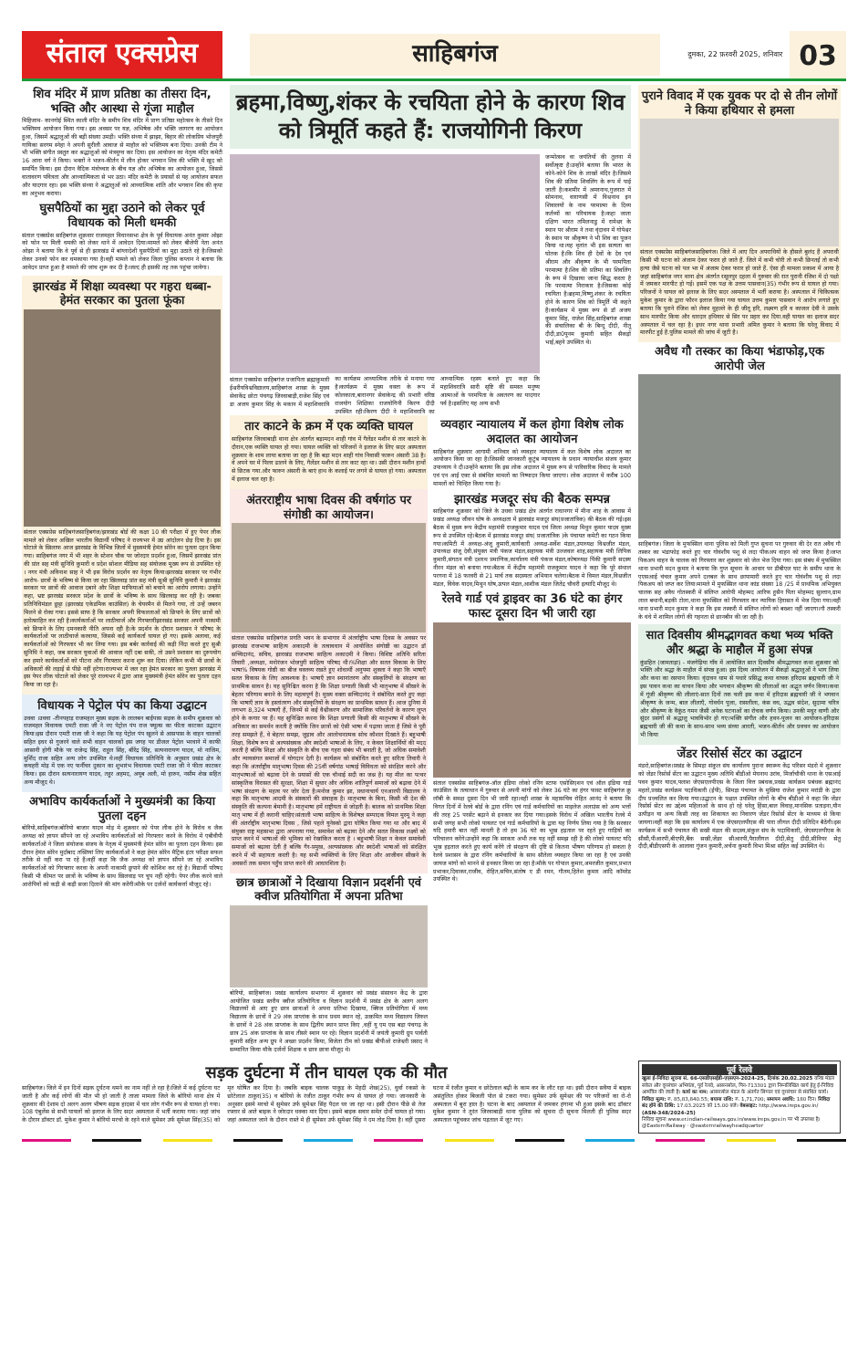संताल एक्सप्रेस
साहिबगंज
दुमका, 22 फ़रवरी 2025, शनिवार
03
शिव मंदिर में प्राण प्रतिष्ठा का तीसरा दिन, भक्ति और आस्था से गूंजा माहौल
मिहिजाम- कानगोई स्थित काली मंदिर के समीप शिव मंदिर में प्राण प्रतिष्ठा महोत्सव के तीसरे दिन भक्तिमय आयोजन किया गया। इस अवसर पर यज्ञ, अभिषेक और भक्ति जागरण का आयोजन हुआ, जिसमें श्रद्धालुओं की बड़ी संख्या उमड़ी। भक्ति संध्या में झाझा, बिहार की लोकप्रिय भोजपुरी गायिका सरगम स्नेहा ने अपनी सुरीली आवाज से माहौल को भक्तिमय बना दिया। उनकी टीम ने भी भक्ति संगीत प्रस्तुत कर श्रद्धालुओं को मंत्रमुग्ध कर दिया। इस आयोजन का नेतृत्व मंदिर कमेटी 16 आना वर्ग ने किया। भक्तों ने भजन-कीर्तन में लीन होकर भगवान शिव की भक्ति में खुद को समर्पित किया। इस दौरान वैदिक मंत्रोच्चार के बीच यज्ञ और अभिषेक का आयोजन हुआ, जिससे वातावरण पवित्रता और आध्यात्मिकता से भर उठा। मंदिर कमेटी के प्रयासों से यह आयोजन सफल और यादगार रहा। इस भक्ति संध्या ने श्रद्धालुओं को आध्यात्मिक शांति और भगवान शिव की कृपा का अनुभव कराया।
घुसपैठियों का मुद्दा उठाने को लेकर पूर्व विधायक को मिली धमकी
संताल एक्सप्रेस साहिबगंज शुक्रवार राजमहल विधानसभा क्षेत्र के पूर्व विधायक अनंत कुमार ओझा को फोन पर मिली धमकी को लेकर थाने में आवेदन दिया।मामले को लेकर बीजेपी नेता अनंत ओझा ने बताया कि वे पूर्व से ही झारखंड में बांग्लादेशी घुसपैठियों का मुद्दा उठाते रहे है।जिसको लेकर उनको फोन कर धमकाया गया है।वही मामले को लेकर जिला पुलिस कप्तान ने बताया कि आवेदन प्राप्त हुआ है मामले की जांच शुरू कर दी है।जल्द ही इसकी तह तक पहुंचा जायेगा।
झारखंड में शिक्षा व्यवस्था पर गहरा धब्बा- हेमंत सरकार का पुतला फूंका
संताल एक्सप्रेस साहिबगंजसाहिबगंज/झारखंड बोर्ड की कक्षा 10 की परीक्षा में हुए पेपर लीक मामले को लेकर अखिल भारतीय विद्यार्थी परिषद ने राज्यभर में उग्र आंदोलन छेड़ दिया है। इस घोटाले के खिलाफ आज झारखंड के विभिन्न जिलों में मुख्यमंत्री हेमंत सोरेन का पुतला दहन किया गया। साहिबगंज नगर में भी शहर के स्टेशन चौक पर जोरदार प्रदर्शन हुआ, जिसमें झारखंड प्रांत की प्रांत सह मंत्री सुनिधि कुमारी व प्रदेश सोशल मीडिया सह संयोजक मुख्य रूप से उपस्थित रहे । नगर मंत्री अविनाश साह ने भी इस विरोध प्रदर्शन का नेतृत्व किया।झारखंड सरकार पर गंभीर आरोप- छात्रों के भविष्य से किया जा रहा खिलवाड़ प्रांत सह मंत्री सुश्री सुनिधि कुमारी ने झारखंड सरकार पर छात्रों की आवाज दबाने और शिक्षा माफियाओं को बचाने का आरोप लगाया। उन्होंने कहा, भ्रष्ट झारखंड सरकार प्रदेश के छात्रों के भविष्य के साथ खिलवाड़ कर रही है। जबका प्रतिनिधिमंडल छुट्टा (झारखंड एकेडमिक काउंसिल) के चेयरमैन से मिलने गया, तो उन्हें जबरन मिलने से रोका गया। इससे साफ है कि सरकार अपनी विफलताओं को छिपाने के लिए छात्रों को हतोत्साहित कर रही है।कार्यकर्ताओं पर लाठीचार्ज और गिरफ्तारीझारखंड सरकार अपनी नाकामी को छिपाने के लिए दमनकारी नीति अपना रही है।के प्रदर्शन के दौरान प्रशासन ने परिषद के कार्यकर्ताओं पर लाठीचार्ज करवाया, जिससे कई कार्यकर्ता घायल हो गए। इसके अलावा, कई कार्यकर्ताओं को गिरफ्तार भी कर लिया गया। इस बर्बर कार्रवाई की कड़ी निंदा करते हुए सुश्री सुनिधि ने कहा, जब सरकार युवाओं की आवाज नहीं दबा सकी, तो उसने प्रशासन का दुरुपयोग कर हमारे कार्यकर्ताओं को पीटना और गिरफ्तार करना शुरू कर दिया। लेकिन कभी भी छात्रों के अधिकारों की लड़ाई से पीछे नहीं हटेगा।राज्यभर में जल रहा हेमंत सरकार का पुतला झारखंड में इस पेपर लीक घोटाले को लेकर पूरे राज्यभर में द्वारा आज मुख्यमंत्री हेमंत सोरेन का पुतला दहन किया जा रहा है।
विधायक ने पेट्रोल पंप का किया उद्घाटन
उधवा ।उधवा -तीनपहाड़ राजमहल मुख्य सड़क के लालबन बाईपास सड़क के समीप शुक्रवार को राजमहल विधायक एमटी राजा जी ने नए पेट्रोल पंप राज फ्यूल्स का फीता काटकर उद्घाटन किया।इस दौरान एमटी राजा जी ने कहा कि यह पेट्रोल पंप खुलने से आसपास के वाहन चालकों सहित इधर से गुजरने वाले सभी वाहन चालकों इस जगह पर डीजल पेट्रोल भरवाने में काफी आसानी होगी मौके पर राजेन्द्र सिंह, राहुल सिंह, बीरेंद्र सिंह, सत्यनारायण यादव, मो नाजिम, मुर्शिद राजा सहित अन्य लोग उपस्थित थे।वहीं विधायक प्रतिनिधि के अनुसार प्रखंड क्षेत्र के कचहरी मोड़ में एक नए फर्नीचर दुकान का शुभारंभ विधायक एमटी राजा जी ने फीता काटकर किया। इस दौरान सत्यनारायण यादव, तहुर अहमद, अयूब अली, मो हारुन, नसीम शेख सहित अन्य मौजूद थे।
अभाविप कार्यकर्ताओं ने मुख्यमंत्री का किया पुतला दहन
बोरियो,साहिबगंज।बोरियो बाजार यादव मोड़ मे शुक्रवार को पेपर लीक होने के विरोध व जैक अध्यक्ष को ज्ञापन सौंपने जा रहे अभाविप कार्यकर्ताओं को गिरफ्तार करने के विरोध में एबीवीपी कार्यकर्ताओं ने जिला संयोजक संजय के नेतृत्व में मुख्यमंत्री हेमंत सोरेन का पुतला दहन किया। इस दौरान हेमंत सोरेन मुर्दाबाद तख्तियां लिए कार्यकर्ताओं ने कहा हेमंत सोरेन मैट्रिक इंटर परीक्षा सफल तरीके से नहीं करा पा रहे हैं।वहीं कहा कि जैक अध्यक्ष को ज्ञापन सौंपने जा रहे अभाविप कार्यकर्ताओं को गिरफ्तार करवा के अपनी नाकामी छुपाने की कोशिश कर रहे है। विद्यार्थी परिषद किसी भी कीमत पर छात्रों के भविष्य के साथ खिलवाड़ पर चुप नहीं रहेगी। पेपर लीक करने वाले आरोपियों को कड़ी से कड़ी सजा दिलाने की मांग करेंगी।मौके पर दर्जनों कार्यकर्त्ता मौजूद रहे।
ब्रहमा,विष्णु,शंकर के रचयिता होने के कारण शिव को त्रिमूर्ति कहते हैं: राजयोगिनी किरण
संताल एक्सप्रेस साहिबगंज प्रजापिता ब्रह्माकुमारी ईश्वरीयविश्वविद्यालय,साहिबगंज शाखा के मुख्य सेवाकेंद्र छोटा पंचगढ़ जिरवाबाड़ी,राजेश सिंह एवं डा अजय कुमार सिंह के मकान में महाशिवरात्रि का कार्यक्रम आध्यात्मिक तरीके से मनाया गया है।कार्यक्रम में मुख्य वक्ता के रूप में कोलकाता,बारानगर सेवाकेन्द्र की प्रभारी वरिष्ठ राजयोग शिक्षिका राजयोगिनी किरण दीदी उपस्थित रही।किरण दीदी ने महाशिवरात्रि का आध्यात्मिक रहस्य बताते हुए कहा कि महाशिवरात्रि सारी सृष्टि की समस्त मनुष्य आत्माओं के परमपिता के अवतरण का यादगार पर्व है।इसलिए यह अन्य सभी
जन्मोत्सव वा जयंतियों की तुलना में सर्वोत्कृष्ट है।उन्होंने बताया कि भारत के कोने-कोने शिव के लाखों मंदिर है।जिसमे शिव की प्रतिमा शिवलिंग के रूप में पाई जाती है।कशमीर में अमरनाथ,गुजरात में सोमनाथ, वाराणसी में विश्वनाथ इन शिवालयों के नाम परमात्मा के दिव्य कर्तव्यों का परिचायक है।कहा जाता दक्षिण भारत तमिलनाडु में रामेश्वर के स्थान पर श्रीराम ने तथा वृंदावन में गोपेश्वर के स्थान पर श्रीकृष्ण ने भी शिव का पूजन किया था।यह वृतांत भी इस सत्यता का घोतक है।कि शिव ही देवों के देव एवं श्रीराम और श्रीकृष्ण के भी परमपिता परमात्मा है।शिव की प्रतिमा का शिवलिंग के रूप में दिखाया जाना सिद्ध करता है कि परमात्मा निराकार है।जिसका कोई रचयिता है।ब्रहमा,विष्णु,शंकर के रचयिता होने के कारण शिव को त्रिमूर्ति भी कहते हैं।कार्यक्रम में मुख्य रूप से डॉ अजय कुमार सिंह, राजेश सिंह,साहिबगंज शाखा की संचालिका बी के बिन्दु दीदी, नीतू दीदी,डा0पूनम कुमारी सहित सैकड़ों भाई,बहने उपस्थित थे।
तार काटने के क्रम में एक व्यक्ति घायल
साहिबगंज जिरवाबाड़ी थाना क्षेत्र अंतर्गत बड़ामदन शाही गांव में गैलेंडर मशीन से तार काटने के दौरान,एक व्यक्ति घायल हो गया। घायल व्यक्ति को परिजनों ने इलाज के लिए सदर अस्पताल शुक्रवार के शाम लाया बताया जा रहा है कि बड़ा मदन शाही गांव निवासी फारुन अंसारी 38 है।वे अपने घर में पिलर ढालने के लिए, गैलेंडर मशीन से तार काट रहा था। उसी दौरान मशीन हाथों से छिटक गया.और फारुन अंसारी के बाएं हाथ के कलाई पर लगने से घायल हो गया। अस्पताल में इलाज चल रहा है।
अंतरराष्ट्रीय भाषा दिवस की वर्षगांठ पर संगोष्ठी का आयोजन।
संताल एक्सप्रेस साहिबगंज प्रगति भवन के सभागार में अंतर्राष्ट्रीय भाषा दिवस के अवसर पर झारखंड राजभाषा साहित्य अकादमी के तत्वावधान में आयोजित संगोष्ठी का उद्घाटन डॉ सच्चिदानंद, सचिव, झारखंड राजभाषा साहित्य अकादमी ने किया। विशिष्ट अतिथि सरिता तिवारी ,अध्यक्षा, मनोरंजन भोजपुरी साहित्य परिषद थी।%शिक्षा और सतत विकास के लिए भाषा% विषयक गोष्ठी का बीज वक्तव्य रखते हुए शोधार्थी अनुपमा शुक्ला ने कहा कि भाषाएँ सतत विकास के लिए आवश्यक है। भाषाएँ ज्ञान स्थानांतरण और संस्कृतियों के संरक्षण का प्राथमिक साधन है। यह सुनिश्चित करना है कि शिक्षा प्रणाली किसी भी मातृभाषा में सीखने के बेहतर परिणाम बनाने के लिए महत्वपूर्ण है। मुख्य वक्ता सच्चिदानंद ने संबोधित करते हुए कहा कि भाषाएँ ज्ञान के हस्तांतरण और संस्कृतियों के संरक्षण का प्राथमिक साधन हैं। आज दुनिया में लगभग 8,324 भाषाएँ हैं, जिनमें से कई वैश्वीकरण और सामाजिक परिवर्तनों के कारण लुप्त होने के कगार पर हैं। यह सुनिश्चित करना कि शिक्षा प्रणाली किसी की मातृभाषा में सीखने के अधिकार का समर्थन करती है क्योंकि जिन छात्रों को ऐसी भाषा में पढ़ाया जाता है जिसे वे पूरी तरह समझते हैं, वे बेहतर समझ, जुड़ाव और आलोचनात्मक सोच कौशल दिखाते हैं। बहुभाषी शिक्षा, विशेष रूप से अल्पसंख्यक और स्वदेशी भाषाओं के लिए, न केवल शिक्षार्थियों की मदद करती है बल्कि शिक्षा और संस्कृति के बीच एक गहरा संबंध भी बनाती है, जो अधिक समावेशी और न्यायसंगत समाजों में योगदान देती है। कार्यक्रम को संबोधित करते हुए सरिता तिवारी ने कहा कि अंतर्राष्ट्रीय मातृभाषा दिवस की 25वीं वर्षगांठ भाषाई विविधता को संरक्षित करने और मातृभाषाओं को बढ़ावा देने के प्रयासों की एक चौथाई सदी का जश्न है। यह मील का पत्थर सांस्कृतिक विरासत की सुरक्षा, शिक्षा में सुधार और अधिक शांतिपूर्ण समाजों को बढ़ावा देने में भाषा संरक्षण के महत्व पर जोर देता है।मनोज कुमार झा, प्रधानाचार्य एनआरपी विद्यालय ने कहा कि मातृभाषा आदमी के संस्कारों की संवाहक है। मातृभाषा के बिना, किसी भी देश की संस्कृति की कल्पना बेमानी है। मातृभाषा हमें राष्ट्रीयता से जोड़ती है। बालक को प्राथमिक शिक्षा मातृ भाषा में ही करानी चाहिए।संताली भाषा साहित्य के विशेषज्ञ सम्पादक विमल मुरमू ने कहा की अंतर्राष्ट्रीय मातृभाषा दिवस , जिसे पहले यूनेस्को द्वारा घोषित किया गया था और बाद में संयुक्त राष्ट्र महासभा द्वारा अपनाया गया, समावेश को बढ़ावा देने और सतत विकास लक्ष्यों को प्राप्त करने में भाषाओं की भूमिका को रेखांकित करता है । बहुभाषी शिक्षा न केवल समावेशी समाजों को बढ़ावा देती है बल्कि गैर-प्रमुख, अल्पसंख्यक और स्वदेशी भाषाओं को संरक्षित करने में भी सहायता करती है। यह सभी व्यक्तियों के लिए शिक्षा और आजीवन सीखने के अवसरों तक समान पहुँच प्राप्त करने की आधारशिला है।
छात्र छात्राओं ने दिखाया विज्ञान प्रदर्शनी एवं क्वीज प्रतियोगिता में अपना प्रतिभा
बोरियो, साहिबगंज। प्रखंड कार्यालय सभागार में शुक्रवार को प्रखंड संसाधन केंद्र के द्वारा आयोजित प्रखंड स्तरीय क्वीज प्रतियोगिता व विज्ञान प्रदर्शनी में प्रखंड क्षेत्र के अलग अलग विद्यालयों से आए हुए छात्र छात्राओं ने अपना प्रतिभा दिखाया, क्विज प्रतियोगिता में मध्य विद्यालय के छात्रों ने 29 अंक प्राप्तांक के साथ प्रथम स्थान रहे, उत्क्रमित मध्य विद्यालय जिरुल के छात्रों ने 28 अंक प्राप्तांक के साथ द्वितीय स्थान प्राप्त किए ,वहीं यू एम एस बड़ा पंचगढ़ के छात्र 25 अंक प्राप्तांक के साथ तीसरे स्थान पर रहे। विज्ञान प्रदर्शनी में जयंती कुमारी ग्रुप पार्वती कुमारी सहित अन्य ग्रुप ने अच्छा प्रदर्शन किया, विजेता टीम को प्रखंड बीपीओ राजेश्वरी प्रसाद ने सम्मानित किया मौके दर्जनों शिक्षक व छात्र छात्रा मौजूद थे।
व्यवहार न्यायालय में कल होगा विशेष लोक अदालत का आयोजन
साहिबगंज शुक्रवार आगामी शनिवार को व्यवहार न्यायालय में कल विशेष लोक अदालत का आयोजन किया जा रहा है।जिसकी जानकारी कुटुंब न्यायालय के प्रधान न्यायाधीश संजय कुमार उपाध्याय ने दी।उन्होंने बताया कि इस लोक अदालत में मुख्य रूप से पारिवारिक विवाद के मामले एवं एन आई एक्ट से संबंधित मामलों का निष्पादन किया जाएगा। लोक अदालत में करीब 100 मामलों को चिन्हित किया गया है।
झारखंड मजदूर संघ की बैठक सम्पन्न
साहिबगंज शुक्रवार को जिले के उधवा प्रखंड क्षेत्र अंतर्गत राधानगर में मीना शाह के आवास में प्रखंड अध्यक्ष जीवन घोष के अध्यक्षता में झारखंड मजदूर संघ(प्रजातांत्रिक) की बैठक की गई।इस बैठक में मुख्य रूप केंद्रीय महामंत्री राजकुमार यादव एवं जिला अध्यक्ष मिथुन कुमार यादव मुख्य रूप से उपस्थित रहे।बैठक में झारखंड मजदूर संघ( प्रजातांत्रिक )के पंचायत कमेटी का गठन किया गया।कमिटी में अध्यक्ष-अंजू कुमारी,कार्यकारी अध्यक्ष-सर्वेश मंडल,उपाध्यक्ष विश्वजीत मंडल, उपाध्यक्ष संजू देवी,संयुक्त मंत्री पंकज मंडल,सहायक मंत्री उज्जवल शाह,सहायक मंत्री लिपिक कुमारी,संगठन मंत्री दशरथ प्रमाणिक,कार्यालय मंत्री पंकज मंडल,कोषाध्यक्ष पिंकी कुमारी सदस्य नीरन मंडल को बनाया गया।बैठक में केंद्रीय महामंत्री राजकुमार यादव ने कहा कि पूरे संथाल परगना में 18 फरवरी से 21 मार्च तक सदस्यता अभियान चलेगा।बैठक मे विमल मंडल,विश्वजीत मंडल, विवेक यादव,मिथुन घोष,उत्पल मंडल,आशीक मंडल जितेंद्र चौधरी इत्यादि मौजूद थे।
रेलवे गार्ड एवं ड्राइवर का 36 घंटे का हंगर फास्ट दूसरा दिन भी जारी रहा
संताल एक्सप्रेस साहिबगंज-ऑल इंडिया लोको रनिंग स्टाफ एसोसिएशन एवं ऑल इंडिया गार्ड काउंसिल के तत्वाधान में गुरुवार से अपनी मांगों को लेकर 36 घंटे का हंगर फास्ट साहिबगंज क्रू लॉबी के समक्ष दूसरा दिन भी जारी रहा।वही शाखा के महासचिव रोहित आनंद ने बताया कि विगत दिनों में रेलवे बोर्ड के द्वारा रनिंग एवं गार्ड कर्मचारियों का माइलेज अलाउंस को अन्य भत्तों की तरह 25 परसेंट बढ़ाने से इनकार कर दिया गया।इसके विरोध में अखिल भारतीय रेलवे में सभी जगह सभी लोको पायलट एवं गार्ड कर्मचारियों के द्वारा यह निर्णय लिया गया है कि सरकार यदि हमारी बात नहीं मानती है तो हम 36 घंटे का भूख हड़ताल पर रहते हुए गाड़ियों का परिचालन करेंगे।उन्होंने कहा कि सरकार अभी तक यह नहीं समझ रही है की लोको पायलट यदि भूख हड़ताल करते हुए कार्य करेंगे तो संरक्षण की दृष्टि से कितना भीषण परिणाम हो सकता है रेलवे प्रशासन के द्वारा रनिंग कर्मचारियों के साथ सौतेला व्यवहार किया जा रहा है एवं उनकी जायज मांगों को मानने से इनकार किया जा रहा है।मौके पर गोपाल कुमार,अमरजीत कुमार,प्रभात प्रभाकर,दिवाकर,राजीव, रोहित,सचिन,संतोष ए डी रमन, गौतम,हितेश कुमार आदि कॉमरेड उपस्थित थे।
पुराने विवाद में एक युवक पर दो से तीन लोगों ने किया हथियार से हमला
संताल एक्सप्रेस साहिबगंजसाहिबगंज। जिले में आए दिन अपराधियों के हौसले बुलंद हैं अपराधी किसी भी घटना को अंजाम देकर फरार हो जाते हैं. जिले में कभी चोरी तो कभी छिनतई तो कभी हत्या जैसे घटना को पल भर में अंजाम देकर फरार हो जाते हैं. ऐसा ही मामला प्रकाश में आया है जहां साहिबगंज नगर थाना क्षेत्र अंतर्गत रसूलपुर दहला में गुरुवार की रात पुरानी रंजिश में दो पक्षो में जमकर मारपीट हो गई। इसमें एक पक्ष के उत्तम पासवान(35) गंभीर रूप से घायल हो गया। परिजनों ने घायल को इलाज के लिए सदर अस्पताल में भर्ती कराया है। अस्पताल में चिकित्सक मुकेश कुमार के द्वारा फौरन इलाज किया गया घायल उत्तम कुमार पासवान ने आरोप लगाते हुए बताया कि पुराने रंजिश को लेकर मुहल्ले के ही जीतू हरि, लक्ष्मण हरि व काजल देवी ने उसके साथ मारपीट किया और धारदार हथियार से सिर पर प्रहार कर दिया.वही घायल का इलाज सदर अस्पताल में चल रहा है। इधर नगर थाना प्रभारी अमित कुमार ने बताया कि घरेलू विवाद में मारपीट हुई है.पुलिस मामले की जांच में जुटी है।
अवैध गौ तस्कर का किया भंडाफोड़,एक आरोपी जेल
साहिबगंज। जिला के मुफस्सिल थाना पुलिस को मिली गुप्त सुचना पर गुरुवार की देर रात अवैध गौ तस्कर का भंडाफोड़ करते हुए चार गोवंशीय पशु से लदा पीकअप वाहन को जप्त किया है।जप्त पिकअप वाहन के चालक को गिरफ्तार कर शुक्रवार को जेल भेज दिया गया। इस संबंध में मुफस्सिल थाना प्रभारी मदन कुमार ने बताया कि गुप्त सूचना के आधार पर डीबीएल घाट के समीप थाना के एएसआई चंचल कुमार अपने दलबल के साथ छापामारी करते हुए चार गोवंशीय पशु से लदा पिकअप को जप्त कर लिया।मामले में मुफस्सिल थाना कांड संख्या 18 /25 में प्राथमिक अभियुक्त चालक सह अवैध गोतस्करी में संलिप्त आरोपी मोहम्मद आरिफ हुसैन पिता मोहम्मद सुल्तान,ग्राम लाल बथानी,बड़की टोला,थाना मुफस्सिल को गिरफ्तार कर न्यायिक हिरासत में भेज दिया गया।वहीं थाना प्रभारी मदन कुमार ने कहा कि इस तस्करी में संलिप्त लोगों को बख्शा नहीं जाएगा।गौ तस्करी के धंधे में शामिल लोगों की गहनता से छानबीन की जा रही है।
सात दिवसीय श्रीमद्भागवत कथा भव्य भक्ति और श्रद्धा के माहौल में हुआ संपन्न
कुंडहित (जामताड़ा) - मंजगेड़िया गाँव में आयोजित सात दिवसीय श्रीमद्भागवत कथा शुक्रवार को भक्ति और श्रद्धा के माहौल में संपन्न हुआ। इस दिव्य आयोजन में सैकड़ों श्रद्धालुओं ने भाग लिया और कथा का रसपान किया। वृंदावन धाम से पधारे प्रसिद्ध कथा वाचक हरिदास ब्रह्मचारी जी ने इस पावन कथा का वाचन किया और भगवान श्रीकृष्ण की लीलाओं का अद्भुत वर्णन किया।कथा में गूंजी श्रीकृष्ण की लीलाएं-सात दिनों तक चली इस कथा में हरिदास ब्रह्मचारी जी ने भगवान श्रीकृष्ण के जन्म, बाल लीलाएँ, गोवर्धन पूजा, रासलीला, कंस वध, उद्धव संदेश, सुदामा चरित्र और श्रीकृष्ण के वैकुंठ गमन जैसी अनेक घटनाओं का रोचक वर्णन किया। उनकी मधुर वाणी और सुंदर प्रसंगों से श्रद्धालु भावविभोर हो गए।भक्ति संगीत और हवन-पूजन का आयोजन-हरिदास ब्रह्मचारी जी की कथा के साथ-साथ भव्य संध्या आरती, भजन-कीर्तन और प्रवचन का आयोजन भी किया
जेंडर रिसोर्स सेंटर का उद्घाटन
मंडरो,साहिबगंज।प्रखंड के सिमड़ा संकुल संघ कार्यालय पुराना स्वास्थ्य केंद्र परिसर मंडरो मे शुक्रवार को जेंडर रिसोर्स सेंटर का उद्घाटन मुख्य अतिथि बीडीओ मेघनाथ उरांव, मिर्जाचौकी थाना के एसआई पवन कुमार यादव,पलाश जेएसएलपीएस के जिला वित्त प्रबंधक,प्रखंड कार्यक्रम प्रबंधक ब्रह्मानंद महतो,प्रखंड कार्यक्रम पदाधिकारी (ईपी), सिमड़ा पंचायत के मुखिया राजेश कुमार मरांडी के द्वारा दीप प्रज्वलित कर किया गया।उद्घाटन के पश्चात उपस्थित लोगों के बीच बीडीओ ने कहा कि जेंडर रिसोर्स सेंटर का उद्देश्य महिलाओं के साथ हो रहे घरेलू हिंसा,बाल विवाह,मानसिक प्रताड़ना,यौन उत्पीड़न या अन्य किसी तरह का शिकायत का निवारण जेंडर रिसोर्स सेंटर के माध्यम से किया जायगा।वहीं कहा कि इस कार्यालय में एक जेएसएलपीएस की पारा लीगल दीदी प्रतिदिन बैठेंगी।इस कार्यक्रम में सभी पंचायत की सखी मंडल की सदस्य,संकुल संघ के पदाधिकारी, जेएसएलपीएस के सीसी,पीआरपी,बीएफी,बैंक सखी,जेंडर सीआरपी,पैरालीगल दीदी,सेतु दीदी,सीनियर सेतु दीदी,बीडीएसपी के आलावा गुंजन कुमारी,अर्चना कुमारी विभा मिश्रा सहित कई उपस्थित थे।
सड़क दुर्घटना में तीन घायल एक की मौत
साहिबगंज। जिले में इन दिनों सड़क दुर्घटना थमने का नाम नहीं ले रहा है।जिले में कई दुर्घटना घट जाती है और कई लोगों की मौत भी हो जाती है ताजा मामला जिले के बोरियो थाना क्षेत्र में शुक्रवार की देशाम दो अलग अलग भीषण सड़क हादसा में चार लोग गंभीर रूप से घायल हो गया। 108 एंबुलेंस से सभी घायलों को इलाज के लिए सदर अस्पताल में भर्ती कराया गया। जहां जांच के दौरान डॉक्टर डॉ. मुकेश कुमार ने बोरियो मरचो के रहने वाले सुमेसर उर्फ सुमेश्वर सिंह(35) को मृत घोषित कर दिया है। जबकि बाइक चालक पाकुड़ के मेहदी शेख(25), धुर्वा रकसो के छोटेलाल ठाकुर(35) व बोरियो के रंजीत ठाकुर गंभीर रूप से घायल हो गया। जानकारी के अनुसार इसमे मरचो में सुमेसर उर्फ सुमेश्वर सिंह पैदल घर जा रहा था। इसी दौरान पीछे से तेज रफ्तार से आते बाइक ने जोरदार धक्का मार दिया। इसमे बाइक सवार समेत दोनों घायल हो गया। जहां अस्पताल जाने के दौरान रास्ते मे ही सुमेसर उर्फ सुमेश्वर सिंह ने दम तोड़ दिया है। वहीं दूसरा घटना में रंजीत कुमार व छोटेलाल बढ़ी के काम कर के लौट रहा था। इसी दौरान सवैया में बाइक असंतुलित होकर बिजली पोल से टकरा गया। सुमेसर उर्फ सुमेश्वर की पर परिजनों का रो-रो अस्पताल में बुरा हाल है। घटना के बाद अस्पताल में जमकर हंगामा भी हुआ इसके बाद डॉक्टर मुकेश कुमार ने तुरंत जिरवाबाड़ी थाना पुलिस को सूचना दी सूचना मिलती ही पुलिस सदर अस्पताल पहुंचकर जांच पड़ताल में जुट गए।
पूर्व रेलवे
खुला ई-निविदा सूचना सं. 66-एसडीएसईडी-एएसएन-2024-25, दिनांक 20.02.2025 वरिष्ठ मंडल संकेत और दूरसंचार अभियंता, पूर्व रेलवे, आसनसोल, पिन-713301 द्वारा निम्नलिखित कार्य हेतु ई-निविदा आमंत्रित की जाती है। कार्य का नाम: आसनसोल मंडल के अंतर्गत सिग्नल एवं दूरसंचार से संबंधित कार्य। निविदा मूल्य: रु. 85,83,840.55; बयाना राशि: रु. 1,71,700; समापन अवधि: 180 दिन। निविदा बंद होने की तिथि: 17.03.2025 को 15.00 बजे। वेबसाइट: http://www.ireps.gov.in/
(ASN-348/2024-25)
निविदा सूचना www.er.indian-railways.gov.in/www.ireps.gov.in पर भी उपलब्ध है।
@EasternRailway · @easternrailwayheadquarter